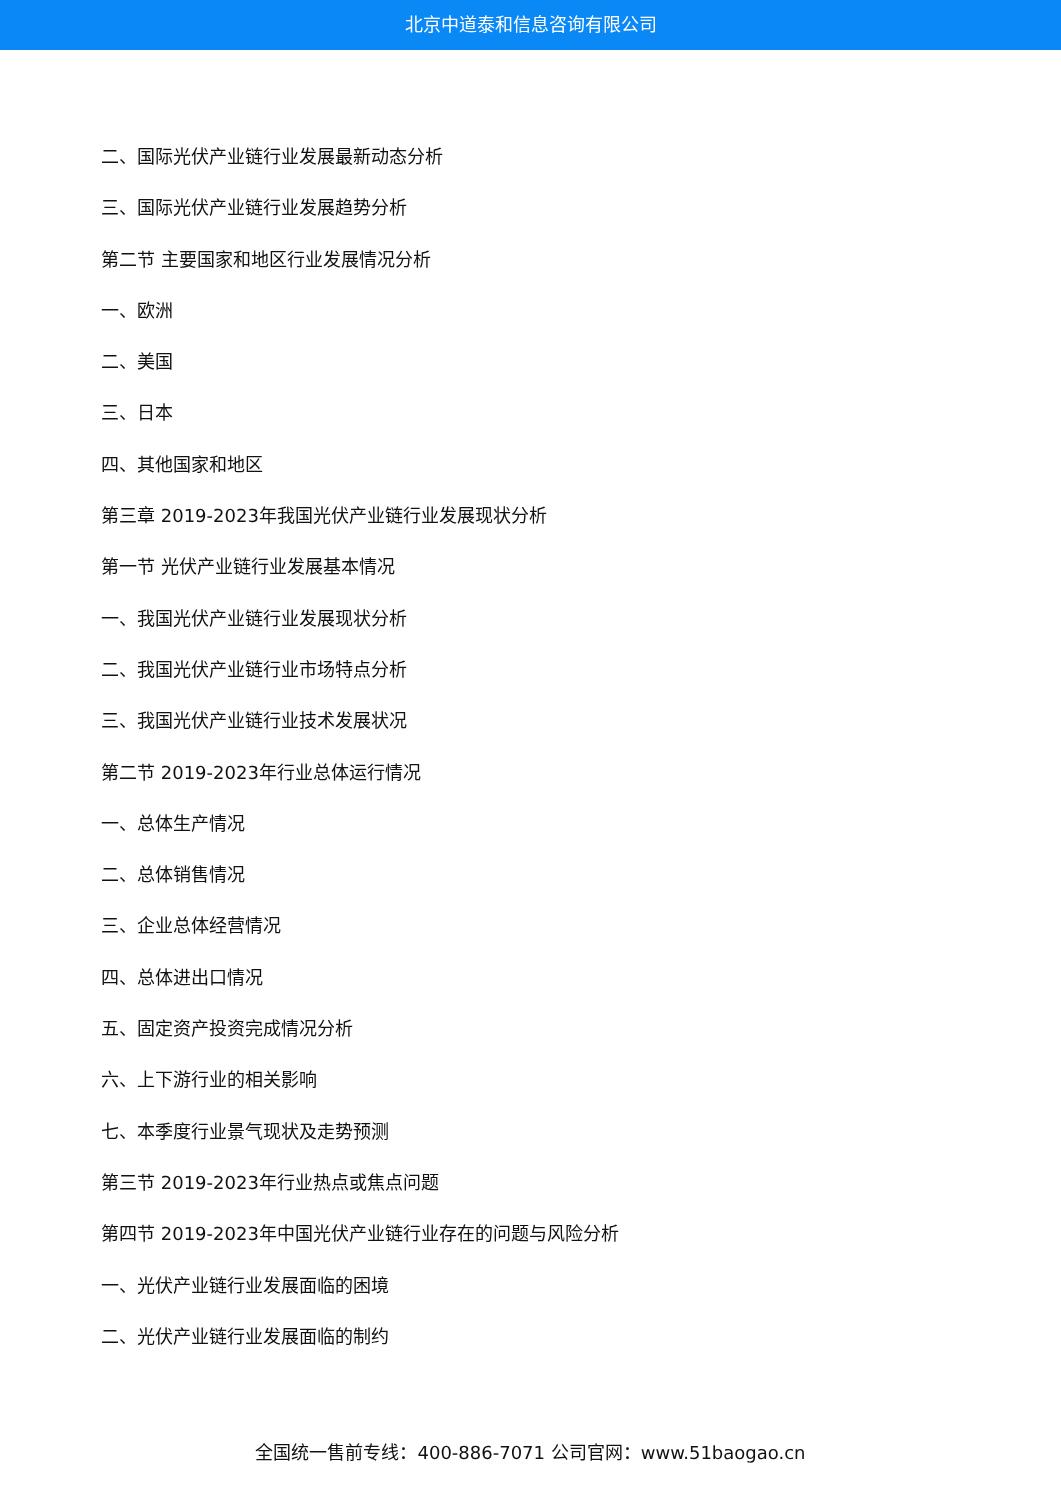北京中道泰和信息咨询有限公司
二、国际光伏产业链行业发展最新动态分析
三、国际光伏产业链行业发展趋势分析
第二节 主要国家和地区行业发展情况分析
一、欧洲
二、美国
三、日本
四、其他国家和地区
第三章 2019-2023年我国光伏产业链行业发展现状分析
第一节 光伏产业链行业发展基本情况
一、我国光伏产业链行业发展现状分析
二、我国光伏产业链行业市场特点分析
三、我国光伏产业链行业技术发展状况
第二节 2019-2023年行业总体运行情况
一、总体生产情况
二、总体销售情况
三、企业总体经营情况
四、总体进出口情况
五、固定资产投资完成情况分析
六、上下游行业的相关影响
七、本季度行业景气现状及走势预测
第三节 2019-2023年行业热点或焦点问题
第四节 2019-2023年中国光伏产业链行业存在的问题与风险分析
一、光伏产业链行业发展面临的困境
二、光伏产业链行业发展面临的制约
全国统一售前专线：400-886-7071 公司官网：www.51baogao.cn